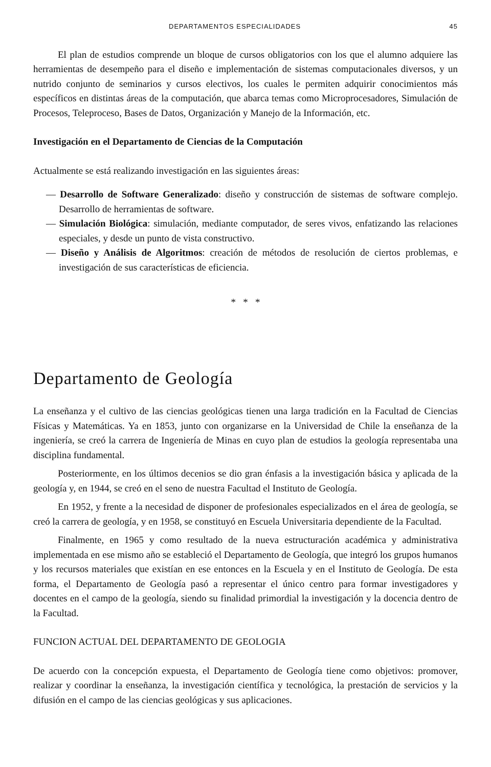DEPARTAMENTOS ESPECIALIDADES 45
El plan de estudios comprende un bloque de cursos obligatorios con los que el alumno adquiere las herramientas de desempeño para el diseño e implementación de sistemas computacionales diversos, y un nutrido conjunto de seminarios y cursos electivos, los cuales le permiten adquirir conocimientos más específicos en distintas áreas de la computación, que abarca temas como Microprocesadores, Simulación de Procesos, Teleproceso, Bases de Datos, Organización y Manejo de la Información, etc.
Investigación en el Departamento de Ciencias de la Computación
Actualmente se está realizando investigación en las siguientes áreas:
— Desarrollo de Software Generalizado: diseño y construcción de sistemas de software complejo. Desarrollo de herramientas de software.
— Simulación Biológica: simulación, mediante computador, de seres vivos, enfatizando las relaciones especiales, y desde un punto de vista constructivo.
— Diseño y Análisis de Algoritmos: creación de métodos de resolución de ciertos problemas, e investigación de sus características de eficiencia.
* * *
Departamento de Geología
La enseñanza y el cultivo de las ciencias geológicas tienen una larga tradición en la Facultad de Ciencias Físicas y Matemáticas. Ya en 1853, junto con organizarse en la Universidad de Chile la enseñanza de la ingeniería, se creó la carrera de Ingeniería de Minas en cuyo plan de estudios la geología representaba una disciplina fundamental.
Posteriormente, en los últimos decenios se dio gran énfasis a la investigación básica y aplicada de la geología y, en 1944, se creó en el seno de nuestra Facultad el Instituto de Geología.
En 1952, y frente a la necesidad de disponer de profesionales especializados en el área de geología, se creó la carrera de geología, y en 1958, se constituyó en Escuela Universitaria dependiente de la Facultad.
Finalmente, en 1965 y como resultado de la nueva estructuración académica y administrativa implementada en ese mismo año se estableció el Departamento de Geología, que integró los grupos humanos y los recursos materiales que existían en ese entonces en la Escuela y en el Instituto de Geología. De esta forma, el Departamento de Geología pasó a representar el único centro para formar investigadores y docentes en el campo de la geología, siendo su finalidad primordial la investigación y la docencia dentro de la Facultad.
FUNCION ACTUAL DEL DEPARTAMENTO DE GEOLOGIA
De acuerdo con la concepción expuesta, el Departamento de Geología tiene como objetivos: promover, realizar y coordinar la enseñanza, la investigación científica y tecnológica, la prestación de servicios y la difusión en el campo de las ciencias geológicas y sus aplicaciones.